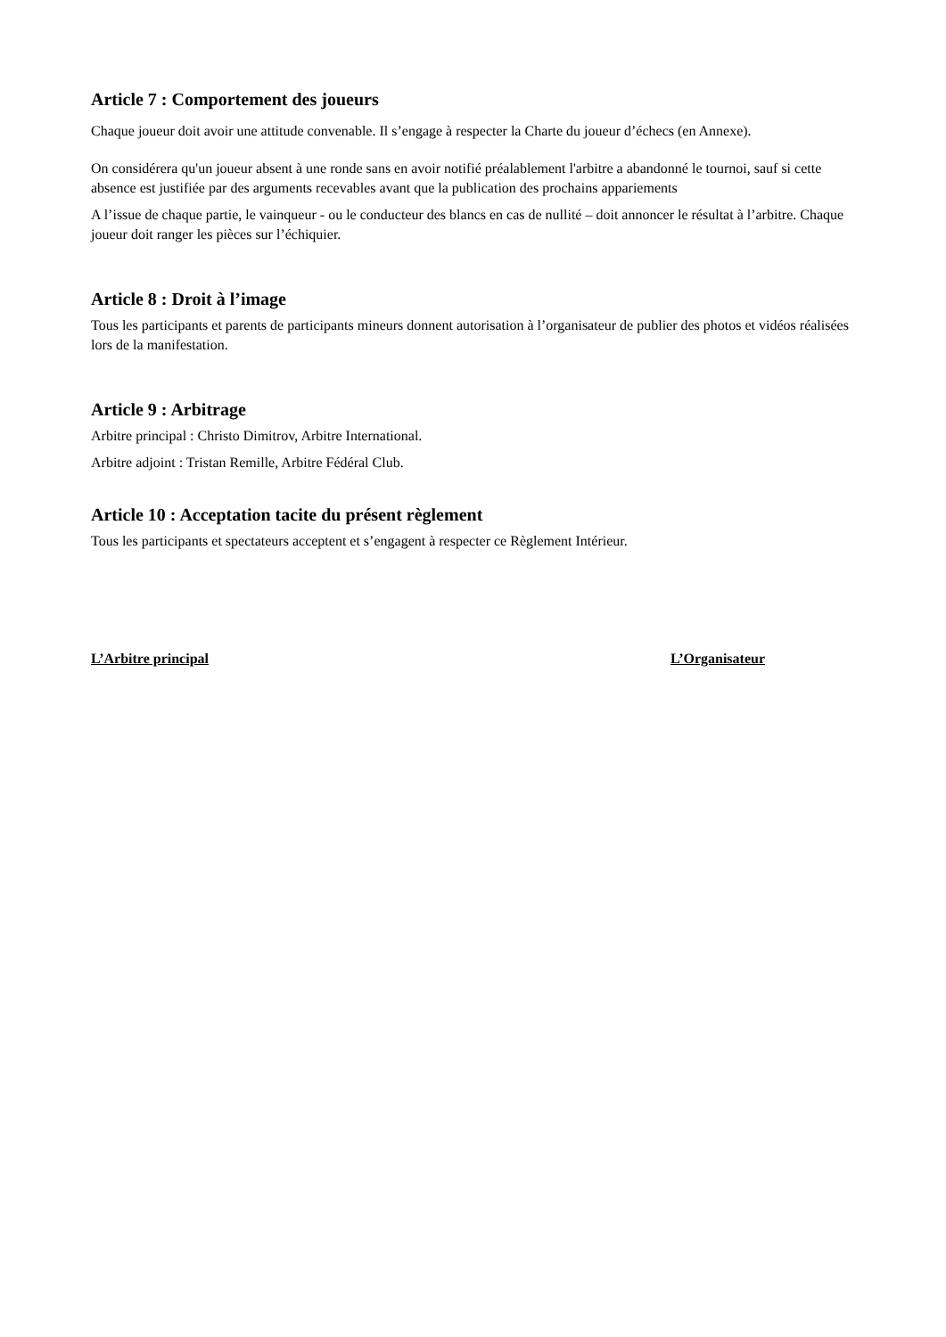Article 7 : Comportement des joueurs
Chaque joueur doit avoir une attitude convenable. Il s’engage à respecter la Charte du joueur d’échecs (en Annexe).
On considérera qu'un joueur absent à une ronde sans en avoir notifié préalablement l'arbitre a abandonné le tournoi, sauf si cette absence est justifiée par des arguments recevables avant que la publication des prochains appariements
A l’issue de chaque partie, le vainqueur - ou le conducteur des blancs en cas de nullité – doit annoncer le résultat à l’arbitre. Chaque joueur doit ranger les pièces sur l’échiquier.
Article 8 : Droit à l’image
Tous les participants et parents de participants mineurs donnent autorisation à l’organisateur de publier des photos et vidéos réalisées lors de la manifestation.
Article 9 : Arbitrage
Arbitre principal : Christo Dimitrov, Arbitre International.
Arbitre adjoint : Tristan Remille, Arbitre Fédéral Club.
Article 10 : Acceptation tacite du présent règlement
Tous les participants et spectateurs acceptent et s’engagent à respecter ce Règlement Intérieur.
L’Arbitre principal L’Organisateur